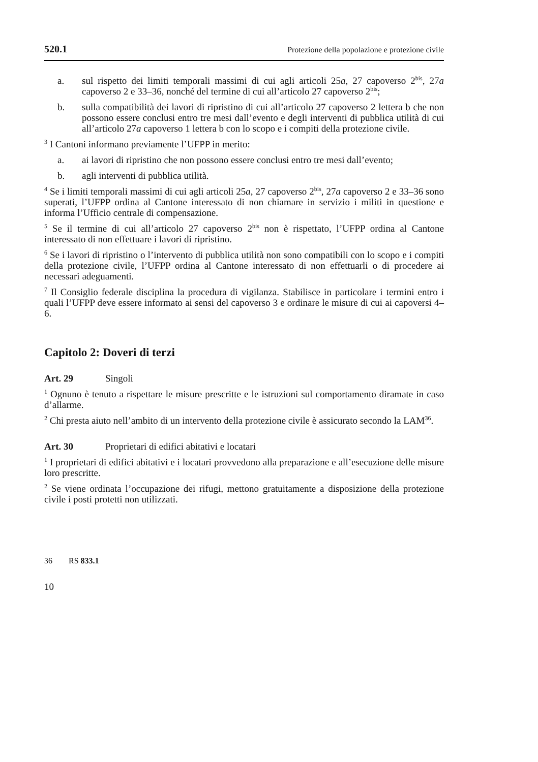520.1 Protezione della popolazione e protezione civile
a. sul rispetto dei limiti temporali massimi di cui agli articoli 25a, 27 capoverso 2<sup>bis</sup>, 27a capoverso 2 e 33–36, nonché del termine di cui all’articolo 27 capoverso 2<sup>bis</sup>;
b. sulla compatibilità dei lavori di ripristino di cui all’articolo 27 capoverso 2 lettera b che non possono essere conclusi entro tre mesi dall’evento e degli interventi di pubblica utilità di cui all’articolo 27a capoverso 1 lettera b con lo scopo e i compiti della protezione civile.
<sup>3</sup> I Cantoni informano previamente l’UFPP in merito:
a. ai lavori di ripristino che non possono essere conclusi entro tre mesi dall’evento;
b. agli interventi di pubblica utilità.
<sup>4</sup> Se i limiti temporali massimi di cui agli articoli 25a, 27 capoverso 2<sup>bis</sup>, 27a capoverso 2 e 33–36 sono superati, l’UFPP ordina al Cantone interessato di non chiamare in servizio i militi in questione e informa l’Ufficio centrale di compensazione.
<sup>5</sup> Se il termine di cui all’articolo 27 capoverso 2<sup>bis</sup> non è rispettato, l’UFPP ordina al Cantone interessato di non effettuare i lavori di ripristino.
<sup>6</sup> Se i lavori di ripristino o l’intervento di pubblica utilità non sono compatibili con lo scopo e i compiti della protezione civile, l’UFPP ordina al Cantone interessato di non effettuarli o di procedere ai necessari adeguamenti.
<sup>7</sup> Il Consiglio federale disciplina la procedura di vigilanza. Stabilisce in particolare i termini entro i quali l’UFPP deve essere informato ai sensi del capoverso 3 e ordinare le misure di cui ai capoversi 4–6.
Capitolo 2: Doveri di terzi
Art. 29 Singoli
<sup>1</sup> Ognuno è tenuto a rispettare le misure prescritte e le istruzioni sul comportamento diramate in caso d’allarme.
<sup>2</sup> Chi presta aiuto nell’ambito di un intervento della protezione civile è assicurato secondo la LAM<sup>36</sup>.
Art. 30 Proprietari di edifici abitativi e locatari
<sup>1</sup> I proprietari di edifici abitativi e i locatari provvedono alla preparazione e all’esecuzione delle misure loro prescritte.
<sup>2</sup> Se viene ordinata l’occupazione dei rifugi, mettono gratuitamente a disposizione della protezione civile i posti protetti non utilizzati.
36 RS 833.1
10